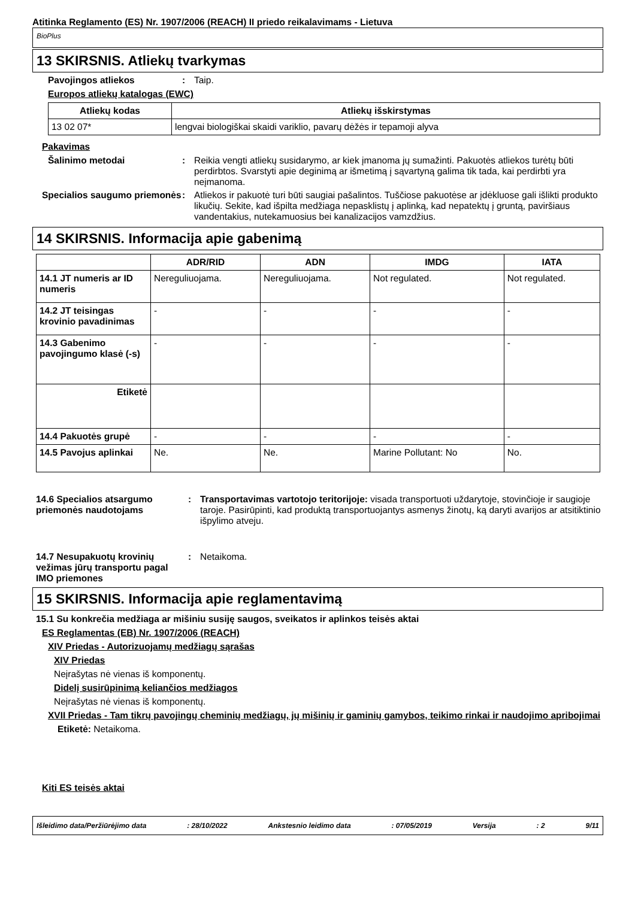Atitinka Reglamento (ES) Nr. 1907/2006 (REACH) II priedo reikalavimams - Lietuva
BioPlus
13 SKIRSNIS. Atliekų tvarkymas
Pavojingos atliekos : Taip.
Europos atliekų katalogas (EWC)
| Atliekų kodas | Atliekų išskirstymas |
| --- | --- |
| 13 02 07* | lengvai biologiškai skaidi variklio, pavarų dėžės ir tepamoji alyva |
Pakavimas
Šalinimo metodai : Reikia vengti atliekų susidarymo, ar kiek įmanoma jų sumažinti. Pakuotės atliekos turėtų būti perdirbtos. Svarstyti apie deginimą ar išmetimą į sąvartyną galima tik tada, kai perdirbti yra neįmanoma.
Specialios saugumo priemonės
: Atliekos ir pakuotė turi būti saugiai pašalintos. Tuščiose pakuotėse ar įdėkluose gali išlikti produkto likučių. Sekite, kad išpilta medžiaga nepasklistų į aplinką, kad nepatektų į gruntą, paviršiaus vandentakius, nutekamuosius bei kanalizacijos vamzdžius.
14 SKIRSNIS. Informacija apie gabenimą
| | ADR/RID | ADN | IMDG | IATA |
| --- | --- | --- | --- | --- |
| 14.1 JT numeris ar ID numeris | Nereguliuojama. | Nereguliuojama. | Not regulated. | Not regulated. |
| 14.2 JT teisingas krovinio pavadinimas | - | - | - | - |
| 14.3 Gabenimo pavojingumo klasė (-s) | - | - | - | - |
| Etiketė | | | | |
| 14.4 Pakuotės grupė | - | - | - | - |
| 14.5 Pavojus aplinkai | Ne. | Ne. | Marine Pollutant: No | No. |
14.6 Specialios atsargumo priemonės naudotojams
: Transportavimas vartotojo teritorijoje: visada transportuoti uždarytoje, stovinčioje ir saugioje taroje. Pasirūpinti, kad produktą transportuojantys asmenys žinotų, ką daryti avarijos ar atsitiktinio išpylimo atveju.
14.7 Nesupakuotų krovinių vežimas jūrų transportu pagal IMO priemones
: Netaikoma.
15 SKIRSNIS. Informacija apie reglamentavimą
15.1 Su konkrečia medžiaga ar mišiniu susiję saugos, sveikatos ir aplinkos teisės aktai
ES Reglamentas (EB) Nr. 1907/2006 (REACH)
XIV Priedas - Autorizuojamų medžiagų sąrašas
XIV Priedas
Neįrašytas nė vienas iš komponentų.
Didelį susirūpinimą keliančios medžiagos
Neįrašytas nė vienas iš komponentų.
XVII Priedas - Tam tikrų pavojingų cheminių medžiagų, jų mišinių ir gaminių gamybos, teikimo rinkai ir naudojimo apribojimai
Etiketė: Netaikoma.
Kiti ES teisės aktai
Išleidimo data/Peržiūrėjimo data: 28/10/2022 Ankstesnio leidimo data: 07/05/2019 Versija: 2 9/11